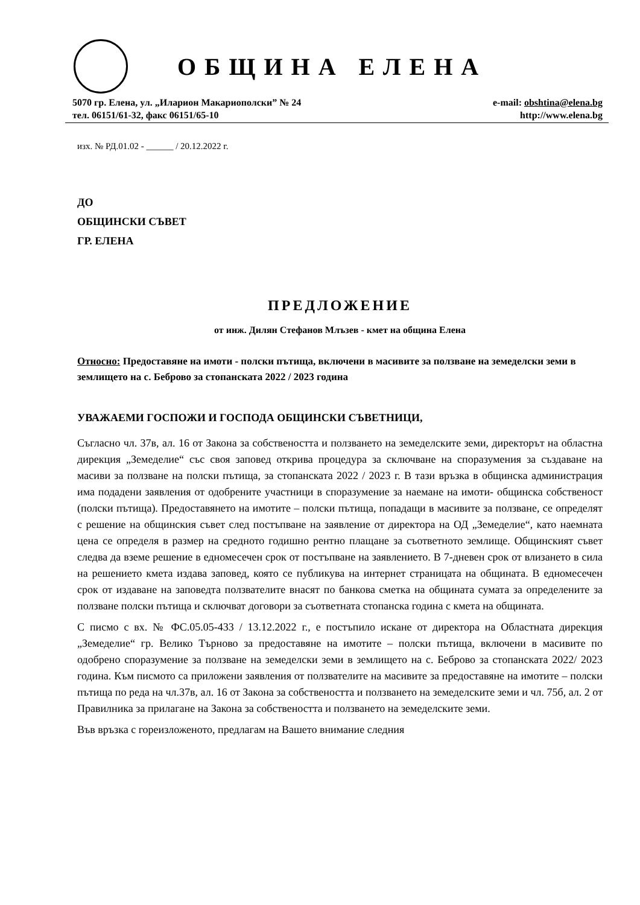ОБЩИНА ЕЛЕНА
5070 гр. Елена, ул. „Иларион Макариополски” № 24
тел. 06151/61-32, факс 06151/65-10
e-mail: obshtina@elena.bg
http://www.elena.bg
изх. № РД.01.02 - ______ / 20.12.2022 г.
ДО
ОБЩИНСКИ СЪВЕТ
ГР. ЕЛЕНА
ПРЕДЛОЖЕНИЕ
от инж. Дилян Стефанов Млъзев - кмет на община Елена
Относно: Предоставяне на имоти - полски пътища, включени в масивите за ползване на земеделски земи в землището на с. Беброво за стопанската 2022 / 2023 година
УВАЖАЕМИ ГОСПОЖИ И ГОСПОДА ОБЩИНСКИ СЪВЕТНИЦИ,
Съгласно чл. 37в, ал. 16 от Закона за собствеността и ползването на земеделските земи, директорът на областна дирекция „Земеделие“ със своя заповед открива процедура за сключване на споразумения за създаване на масиви за ползване на полски пътища, за стопанската 2022 / 2023 г. В тази връзка в общинска администрация има подадени заявления от одобрените участници в споразумение за наемане на имоти- общинска собственост (полски пътища). Предоставянето на имотите – полски пътища, попадащи в масивите за ползване, се определят с решение на общинския съвет след постъпване на заявление от директора на ОД „Земеделие“, като наемната цена се определя в размер на средното годишно рентно плащане за съответното землище. Общинският съвет следва да вземе решение в едномесечен срок от постъпване на заявлението. В 7-дневен срок от влизането в сила на решението кмета издава заповед, която се публикува на интернет страницата на общината. В едномесечен срок от издаване на заповедта ползвателите внасят по банкова сметка на общината сумата за определените за ползване полски пътища и сключват договори за съответната стопанска година с кмета на общината.
С писмо с вх. № ФС.05.05-433 / 13.12.2022 г., е постъпило искане от директора на Областната дирекция „Земеделие“ гр. Велико Търново за предоставяне на имотите – полски пътища, включени в масивите по одобрено споразумение за ползване на земеделски земи в землището на с. Беброво за стопанската 2022/ 2023 година. Към писмото са приложени заявления от ползвателите на масивите за предоставяне на имотите – полски пътища по реда на чл.37в, ал. 16 от Закона за собствеността и ползването на земеделските земи и чл. 75б, ал. 2 от Правилника за прилагане на Закона за собствеността и ползването на земеделските земи.
Във връзка с гореизложеното, предлагам на Вашето внимание следния